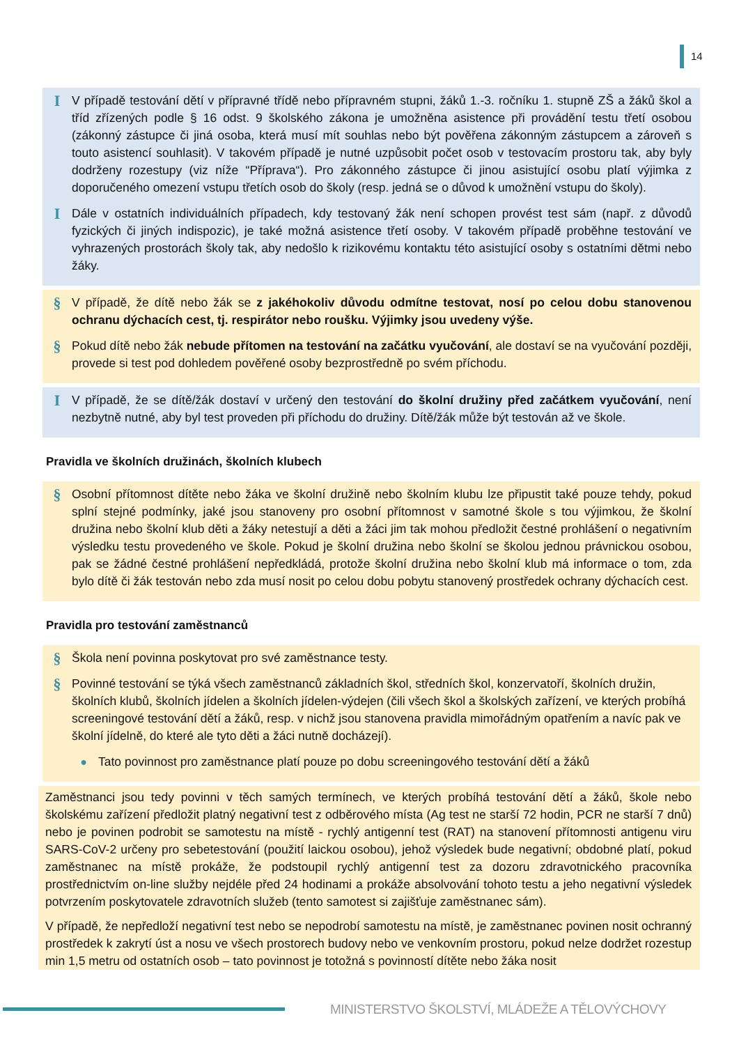14
I
V případě testování dětí v přípravné třídě nebo přípravném stupni, žáků 1.-3. ročníku 1. stupně ZŠ a žáků škol a tříd zřízených podle § 16 odst. 9 školského zákona je umožněna asistence při provádění testu třetí osobou (zákonný zástupce či jiná osoba, která musí mít souhlas nebo být pověřena zákonným zástupcem a zároveň s touto asistencí souhlasit). V takovém případě je nutné uzpůsobit počet osob v testovacím prostoru tak, aby byly dodrženy rozestupy (viz níže “Příprava“). Pro zákonného zástupce či jinou asistující osobu platí výjimka z doporučeného omezení vstupu třetích osob do školy (resp. jedná se o důvod k umožnění vstupu do školy).
I
Dále v ostatních individuálních případech, kdy testovaný žák není schopen provést test sám (např. z důvodů fyzických či jiných indispozic), je také možná asistence třetí osoby. V takovém případě proběhne testování ve vyhrazených prostorách školy tak, aby nedošlo k rizikovému kontaktu této asistující osoby s ostatními dětmi nebo žáky.
§
V případě, že dítě nebo žák se z jakéhokoliv důvodu odmítne testovat, nosí po celou dobu stanovenou ochranu dýchacích cest, tj. respirátor nebo roušku. Výjimky jsou uvedeny výše.
§
Pokud dítě nebo žák nebude přítomen na testování na začátku vyučování, ale dostaví se na vyučování později, provede si test pod dohledem pověřené osoby bezprostředně po svém příchodu.
I
V případě, že se dítě/žák dostaví v určený den testování do školní družiny před začátkem vyučování, není nezbytně nutné, aby byl test proveden při příchodu do družiny. Dítě/žák může být testován až ve škole.
Pravidla ve školních družinách, školních klubech
§
Osobní přítomnost dítěte nebo žáka ve školní družině nebo školním klubu lze připustit také pouze tehdy, pokud splní stejné podmínky, jaké jsou stanoveny pro osobní přítomnost v samotné škole s tou výjimkou, že školní družina nebo školní klub děti a žáky netestují a děti a žáci jim tak mohou předložit čestné prohlášení o negativním výsledku testu provedeného ve škole. Pokud je školní družina nebo školní se školou jednou právnickou osobou, pak se žádné čestné prohlášení nepředkládá, protože školní družina nebo školní klub má informace o tom, zda bylo dítě či žák testován nebo zda musí nosit po celou dobu pobytu stanovený prostředek ochrany dýchacích cest.
Pravidla pro testování zaměstnanců
§
Škola není povinna poskytovat pro své zaměstnance testy.
§
Povinné testování se týká všech zaměstnanců základních škol, středních škol, konzervatoří, školních družin, školních klubů, školních jídelen a školních jídelen-výdejen (čili všech škol a školských zařízení, ve kterých probíhá screeningové testování dětí a žáků, resp. v nichž jsou stanovena pravidla mimořádným opatřením a navíc pak ve školní jídelně, do které ale tyto děti a žáci nutně docházejí).
● Tato povinnost pro zaměstnance platí pouze po dobu screeningového testování dětí a žáků
Zaměstnanci jsou tedy povinni v těch samých termínech, ve kterých probíhá testování dětí a žáků, škole nebo školskému zařízení předložit platný negativní test z odběrového místa (Ag test ne starší 72 hodin, PCR ne starší 7 dnů) nebo je povinen podrobit se samotestu na místě - rychlý antigenní test (RAT) na stanovení přítomnosti antigenu viru SARS-CoV-2 určeny pro sebetestování (použití laickou osobou), jehož výsledek bude negativní; obdobné platí, pokud zaměstnanec na místě prokáže, že podstoupil rychlý antigenní test za dozoru zdravotnického pracovníka prostřednictvím on-line služby nejdéle před 24 hodinami a prokáže absolvování tohoto testu a jeho negativní výsledek potvrzením poskytovatele zdravotních služeb (tento samotest si zajišťuje zaměstnanec sám).
V případě, že nepředloží negativní test nebo se nepodrobí samotestu na místě, je zaměstnanec povinen nosit ochranný prostředek k zakrytí úst a nosu ve všech prostorech budovy nebo ve venkovním prostoru, pokud nelze dodržet rozestup min 1,5 metru od ostatních osob – tato povinnost je totožná s povinností dítěte nebo žáka nosit
MINISTERSTVO ŠKOLSTVÍ, MLÁDEŽE A TĚLOVÝCHOVY